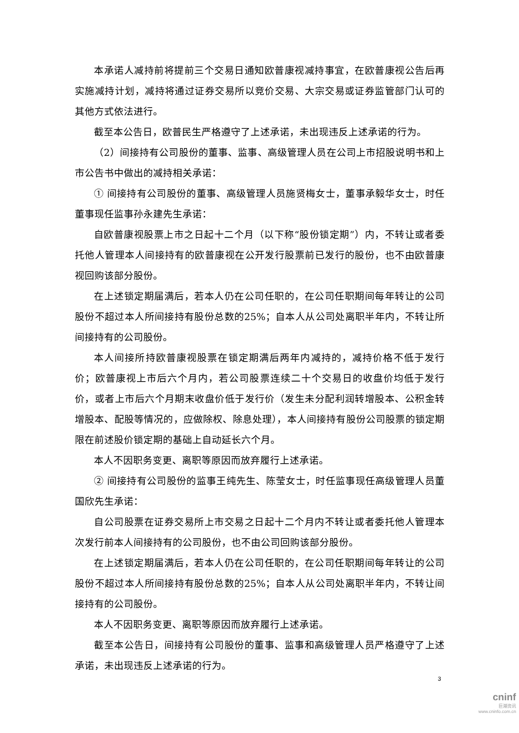本承诺人减持前将提前三个交易日通知欧普康视减持事宜，在欧普康视公告后再实施减持计划，减持将通过证券交易所以竞价交易、大宗交易或证券监管部门认可的其他方式依法进行。
截至本公告日，欧普民生严格遵守了上述承诺，未出现违反上述承诺的行为。
（2）间接持有公司股份的董事、监事、高级管理人员在公司上市招股说明书和上市公告书中做出的减持相关承诺：
① 间接持有公司股份的董事、高级管理人员施贤梅女士，董事承毅华女士，时任董事现任监事孙永建先生承诺：
自欧普康视股票上市之日起十二个月（以下称“股份锁定期”）内，不转让或者委托他人管理本人间接持有的欧普康视在公开发行股票前已发行的股份，也不由欧普康视回购该部分股份。
在上述锁定期届满后，若本人仍在公司任职的，在公司任职期间每年转让的公司股份不超过本人所间接持有股份总数的25%；自本人从公司处离职半年内，不转让所间接持有的公司股份。
本人间接所持欧普康视股票在锁定期满后两年内减持的，减持价格不低于发行价；欧普康视上市后六个月内，若公司股票连续二十个交易日的收盘价均低于发行价，或者上市后六个月期末收盘价低于发行价（发生未分配利润转增股本、公积金转增股本、配股等情况的，应做除权、除息处理），本人间接持有股份公司股票的锁定期限在前述股价锁定期的基础上自动延长六个月。
本人不因职务变更、离职等原因而放弃履行上述承诺。
② 间接持有公司股份的监事王纯先生、陈莹女士，时任监事现任高级管理人员董国欣先生承诺：
自公司股票在证券交易所上市交易之日起十二个月内不转让或者委托他人管理本次发行前本人间接持有的公司股份，也不由公司回购该部分股份。
在上述锁定期届满后，若本人仍在公司任职的，在公司任职期间每年转让的公司股份不超过本人所间接持有股份总数的25%；自本人从公司处离职半年内，不转让间接持有的公司股份。
本人不因职务变更、离职等原因而放弃履行上述承诺。
截至本公告日，间接持有公司股份的董事、监事和高级管理人员严格遵守了上述承诺，未出现违反上述承诺的行为。
3
cninf
巨潮资讯
www.cninfo.com.cn